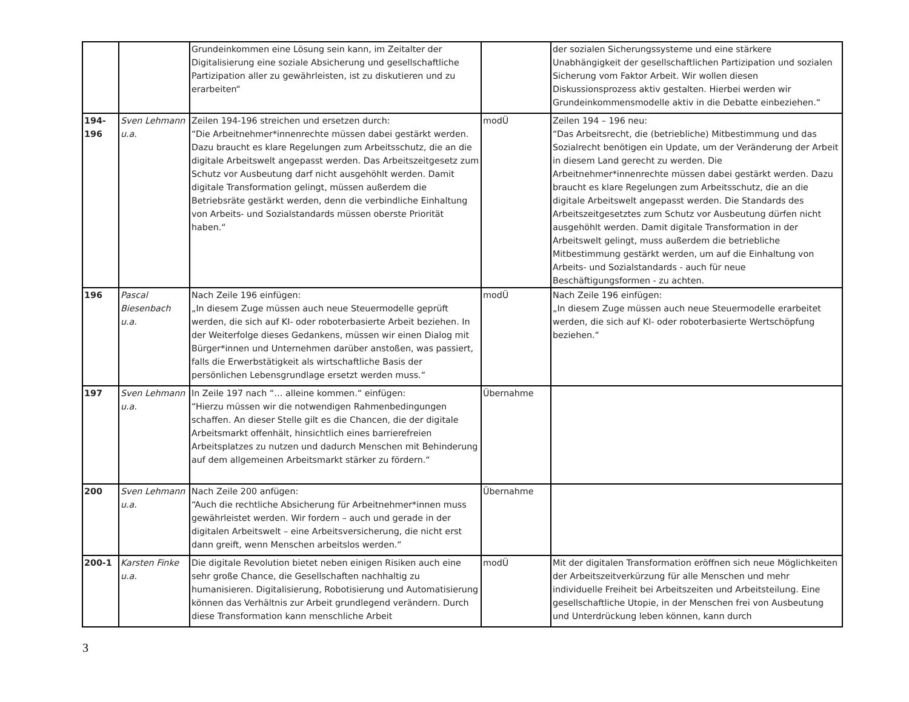| | | Grundeinkommen eine Lösung sein kann, im Zeitalter der Digitalisierung eine soziale Absicherung und gesellschaftliche Partizipation aller zu gewährleisten, ist zu diskutieren und zu erarbeiten“ | | der sozialen Sicherungssysteme und eine stärkere Unabhängigkeit der gesellschaftlichen Partizipation und sozialen Sicherung vom Faktor Arbeit. Wir wollen diesen Diskussionsprozess aktiv gestalten. Hierbei werden wir Grundeinkommensmodelle aktiv in die Debatte einbeziehen.“ |
| 194- 196 | Sven Lehmann u.a. | Zeilen 194-196 streichen und ersetzen durch: “Die Arbeitnehmer*innenrechte müssen dabei gestärkt werden. Dazu braucht es klare Regelungen zum Arbeitsschutz, die an die digitale Arbeitswelt angepasst werden. Das Arbeitszeitgesetz zum Schutz vor Ausbeutung darf nicht ausgehöhlt werden. Damit digitale Transformation gelingt, müssen außerdem die Betriebsräte gestärkt werden, denn die verbindliche Einhaltung von Arbeits- und Sozialstandards müssen oberste Priorität haben.“ | modÜ | Zeilen 194 – 196 neu: “Das Arbeitsrecht, die (betriebliche) Mitbestimmung und das Sozialrecht benötigen ein Update, um der Veränderung der Arbeit in diesem Land gerecht zu werden. Die Arbeitnehmer*innenrechte müssen dabei gestärkt werden. Dazu braucht es klare Regelungen zum Arbeitsschutz, die an die digitale Arbeitswelt angepasst werden. Die Standards des Arbeitszeitgesetztes zum Schutz vor Ausbeutung dürfen nicht ausgehöhlt werden. Damit digitale Transformation in der Arbeitswelt gelingt, muss außerdem die betriebliche Mitbestimmung gestärkt werden, um auf die Einhaltung von Arbeits- und Sozialstandards - auch für neue Beschäftigungsformen - zu achten. |
| 196 | Pascal Biesenbach u.a. | Nach Zeile 196 einfügen: „In diesem Zuge müssen auch neue Steuermodelle geprüft werden, die sich auf KI- oder roboterbasierte Arbeit beziehen. In der Weiterfolge dieses Gedankens, müssen wir einen Dialog mit Bürger*innen und Unternehmen darüber anstoßen, was passiert, falls die Erwerbstätigkeit als wirtschaftliche Basis der persönlichen Lebensgrundlage ersetzt werden muss.“ | modÜ | Nach Zeile 196 einfügen: „In diesem Zuge müssen auch neue Steuermodelle erarbeitet werden, die sich auf KI- oder roboterbasierte Wertschöpfung beziehen.“ |
| 197 | Sven Lehmann u.a. | In Zeile 197 nach “… alleine kommen.“ einfügen: “Hierzu müssen wir die notwendigen Rahmenbedingungen schaffen. An dieser Stelle gilt es die Chancen, die der digitale Arbeitsmarkt offenhält, hinsichtlich eines barrierefreien Arbeitsplatzes zu nutzen und dadurch Menschen mit Behinderung auf dem allgemeinen Arbeitsmarkt stärker zu fördern.“ | Übernahme | |
| 200 | Sven Lehmann u.a. | Nach Zeile 200 anfügen: “Auch die rechtliche Absicherung für Arbeitnehmer*innen muss gewährleistet werden. Wir fordern – auch und gerade in der digitalen Arbeitswelt – eine Arbeitsversicherung, die nicht erst dann greift, wenn Menschen arbeitslos werden.“ | Übernahme | |
| 200-1 | Karsten Finke u.a. | Die digitale Revolution bietet neben einigen Risiken auch eine sehr große Chance, die Gesellschaften nachhaltig zu humanisieren. Digitalisierung, Robotisierung und Automatisierung können das Verhältnis zur Arbeit grundlegend verändern. Durch diese Transformation kann menschliche Arbeit | modÜ | Mit der digitalen Transformation eröffnen sich neue Möglichkeiten der Arbeitszeitverkürzung für alle Menschen und mehr individuelle Freiheit bei Arbeitszeiten und Arbeitsteilung. Eine gesellschaftliche Utopie, in der Menschen frei von Ausbeutung und Unterdrückung leben können, kann durch |
3